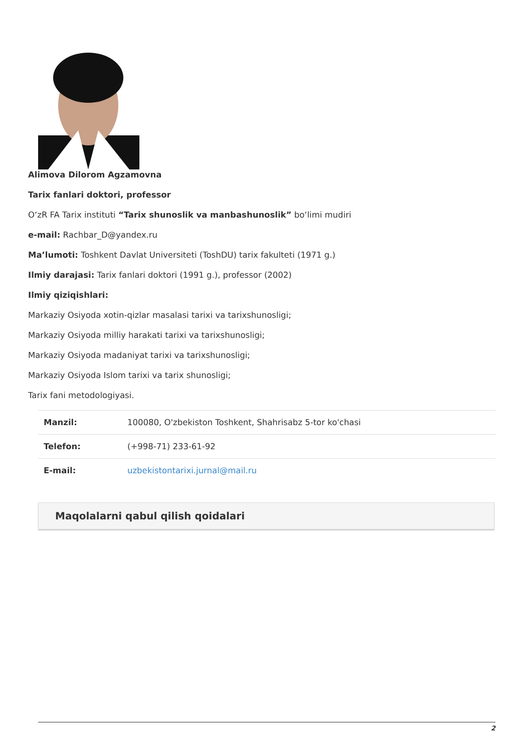Alimova Dilorom Agzamovna
Tarix fanlari doktori, professor
O‘zR FA Tarix instituti “Tarix shunoslik va manbashunoslik” bo‘limi mudiri
e-mail: Rachbar_D@yandex.ru
Ma’lumoti: Toshkent Davlat Universiteti (ToshDU) tarix fakulteti (1971 g.)
Ilmiy darajasi: Tarix fanlari doktori (1991 g.), professor (2002)
Ilmiy qiziqishlari:
Markaziy Osiyoda xotin-qizlar masalasi tarixi va tarixshunosligi;
Markaziy Osiyoda milliy harakati tarixi va tarixshunosligi;
Markaziy Osiyoda madaniyat tarixi va tarixshunosligi;
Markaziy Osiyoda Islom tarixi va tarix shunosligi;
Tarix fani metodologiyasi.
| Manzil: | 100080, O'zbekiston Toshkent, Shahrisabz 5-tor ko'chasi |
| Telefon: | (+998-71) 233-61-92 |
| E-mail: | uzbekistontarixi.jurnal@mail.ru |
Maqolalarni qabul qilish qoidalari
2